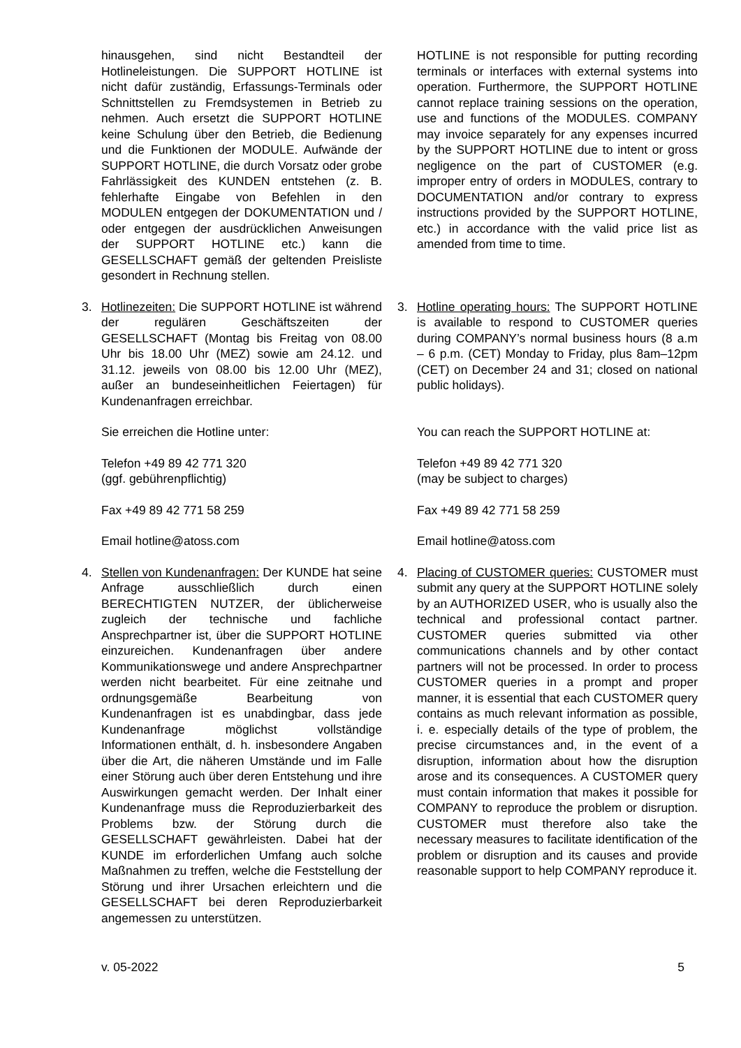hinausgehen, sind nicht Bestandteil der Hotlineleistungen. Die SUPPORT HOTLINE ist nicht dafür zuständig, Erfassungs-Terminals oder Schnittstellen zu Fremdsystemen in Betrieb zu nehmen. Auch ersetzt die SUPPORT HOTLINE keine Schulung über den Betrieb, die Bedienung und die Funktionen der MODULE. Aufwände der SUPPORT HOTLINE, die durch Vorsatz oder grobe Fahrlässigkeit des KUNDEN entstehen (z. B. fehlerhafte Eingabe von Befehlen in den MODULEN entgegen der DOKUMENTATION und / oder entgegen der ausdrücklichen Anweisungen der SUPPORT HOTLINE etc.) kann die GESELLSCHAFT gemäß der geltenden Preisliste gesondert in Rechnung stellen.
HOTLINE is not responsible for putting recording terminals or interfaces with external systems into operation. Furthermore, the SUPPORT HOTLINE cannot replace training sessions on the operation, use and functions of the MODULES. COMPANY may invoice separately for any expenses incurred by the SUPPORT HOTLINE due to intent or gross negligence on the part of CUSTOMER (e.g. improper entry of orders in MODULES, contrary to DOCUMENTATION and/or contrary to express instructions provided by the SUPPORT HOTLINE, etc.) in accordance with the valid price list as amended from time to time.
3. Hotlinezeiten: Die SUPPORT HOTLINE ist während der regulären Geschäftszeiten der GESELLSCHAFT (Montag bis Freitag von 08.00 Uhr bis 18.00 Uhr (MEZ) sowie am 24.12. und 31.12. jeweils von 08.00 bis 12.00 Uhr (MEZ), außer an bundeseinheitlichen Feiertagen) für Kundenanfragen erreichbar.
3. Hotline operating hours: The SUPPORT HOTLINE is available to respond to CUSTOMER queries during COMPANY’s normal business hours (8 a.m – 6 p.m. (CET) Monday to Friday, plus 8am–12pm (CET) on December 24 and 31; closed on national public holidays).
Sie erreichen die Hotline unter: You can reach the SUPPORT HOTLINE at:
Telefon +49 89 42 771 320
(ggf. gebührenpflichtig)
Telefon +49 89 42 771 320
(may be subject to charges)
Fax +49 89 42 771 58 259 Fax +49 89 42 771 58 259
Email hotline@atoss.com Email hotline@atoss.com
4. Stellen von Kundenanfragen: Der KUNDE hat seine Anfrage ausschließlich durch einen BERECHTIGTEN NUTZER, der üblicherweise zugleich der technische und fachliche Ansprechpartner ist, über die SUPPORT HOTLINE einzureichen. Kundenanfragen über andere Kommunikationswege und andere Ansprechpartner werden nicht bearbeitet. Für eine zeitnahe und ordnungsgemäße Bearbeitung von Kundenanfragen ist es unabdingbar, dass jede Kundenanfrage möglichst vollständige Informationen enthält, d. h. insbesondere Angaben über die Art, die näheren Umstände und im Falle einer Störung auch über deren Entstehung und ihre Auswirkungen gemacht werden. Der Inhalt einer Kundenanfrage muss die Reproduzierbarkeit des Problems bzw. der Störung durch die GESELLSCHAFT gewährleisten. Dabei hat der KUNDE im erforderlichen Umfang auch solche Maßnahmen zu treffen, welche die Feststellung der Störung und ihrer Ursachen erleichtern und die GESELLSCHAFT bei deren Reproduzierbarkeit angemessen zu unterstützen.
4. Placing of CUSTOMER queries: CUSTOMER must submit any query at the SUPPORT HOTLINE solely by an AUTHORIZED USER, who is usually also the technical and professional contact partner. CUSTOMER queries submitted via other communications channels and by other contact partners will not be processed. In order to process CUSTOMER queries in a prompt and proper manner, it is essential that each CUSTOMER query contains as much relevant information as possible, i. e. especially details of the type of problem, the precise circumstances and, in the event of a disruption, information about how the disruption arose and its consequences. A CUSTOMER query must contain information that makes it possible for COMPANY to reproduce the problem or disruption. CUSTOMER must therefore also take the necessary measures to facilitate identification of the problem or disruption and its causes and provide reasonable support to help COMPANY reproduce it.
v. 05-2022 5